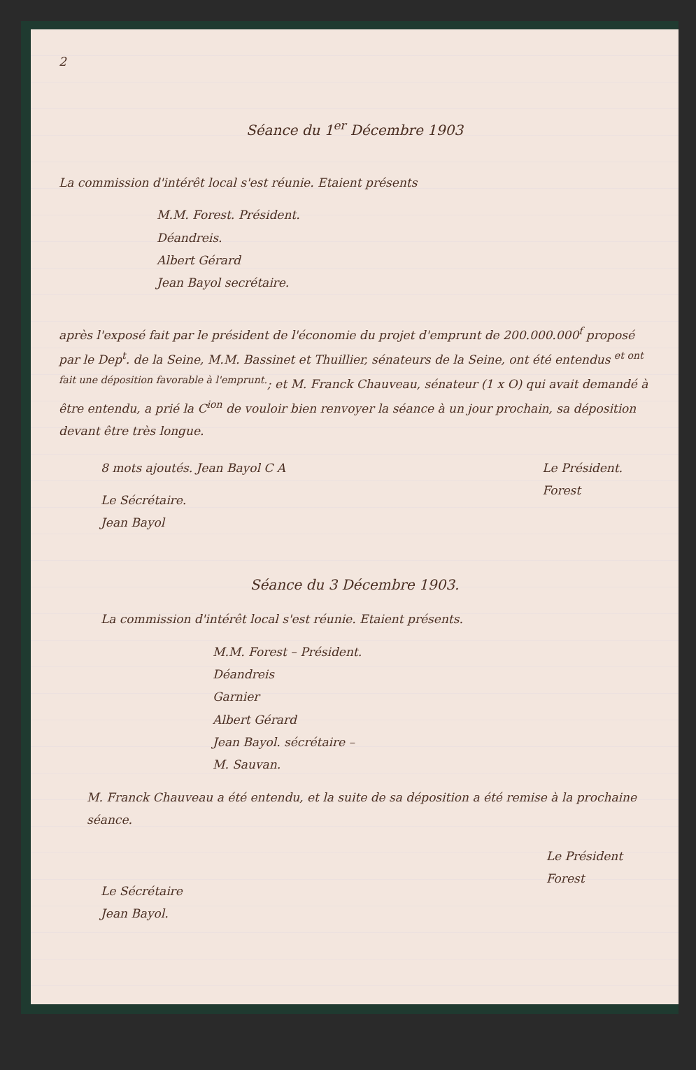2
Séance du 1<sup>er</sup> Décembre 1903
La commission d'intérêt local s'est réunie. Etaient présents
M.M. Forest. Président.
Déandreis.
Albert Gérard
Jean Bayol secrétaire.
après l'exposé fait par le président de l'économie du projet d'emprunt de 200.000.000<sup>f</sup> proposé par le Dep<sup>t</sup>. de la Seine, M.M. Bassinet et Thuillier, sénateurs de la Seine, ont été entendus <sup>et ont fait une déposition favorable à l'emprunt.</sup>; et M. Franck Chauveau, sénateur (1 x O) qui avait demandé à être entendu, a prié la C<sup>ion</sup> de vouloir bien renvoyer la séance à un jour prochain, sa déposition devant être très longue.
8 mots ajoutés. Jean Bayol C A
Le Sécrétaire.
Jean Bayol
Le Président.
Forest
Séance du 3 Décembre 1903.
La commission d'intérêt local s'est réunie. Etaient présents.
M.M. Forest – Président.
Déandreis
Garnier
Albert Gérard
Jean Bayol. sécrétaire –
M. Sauvan.
M. Franck Chauveau a été entendu, et la suite de sa déposition a été remise à la prochaine séance.
Le Sécrétaire
Jean Bayol.
Le Président
Forest